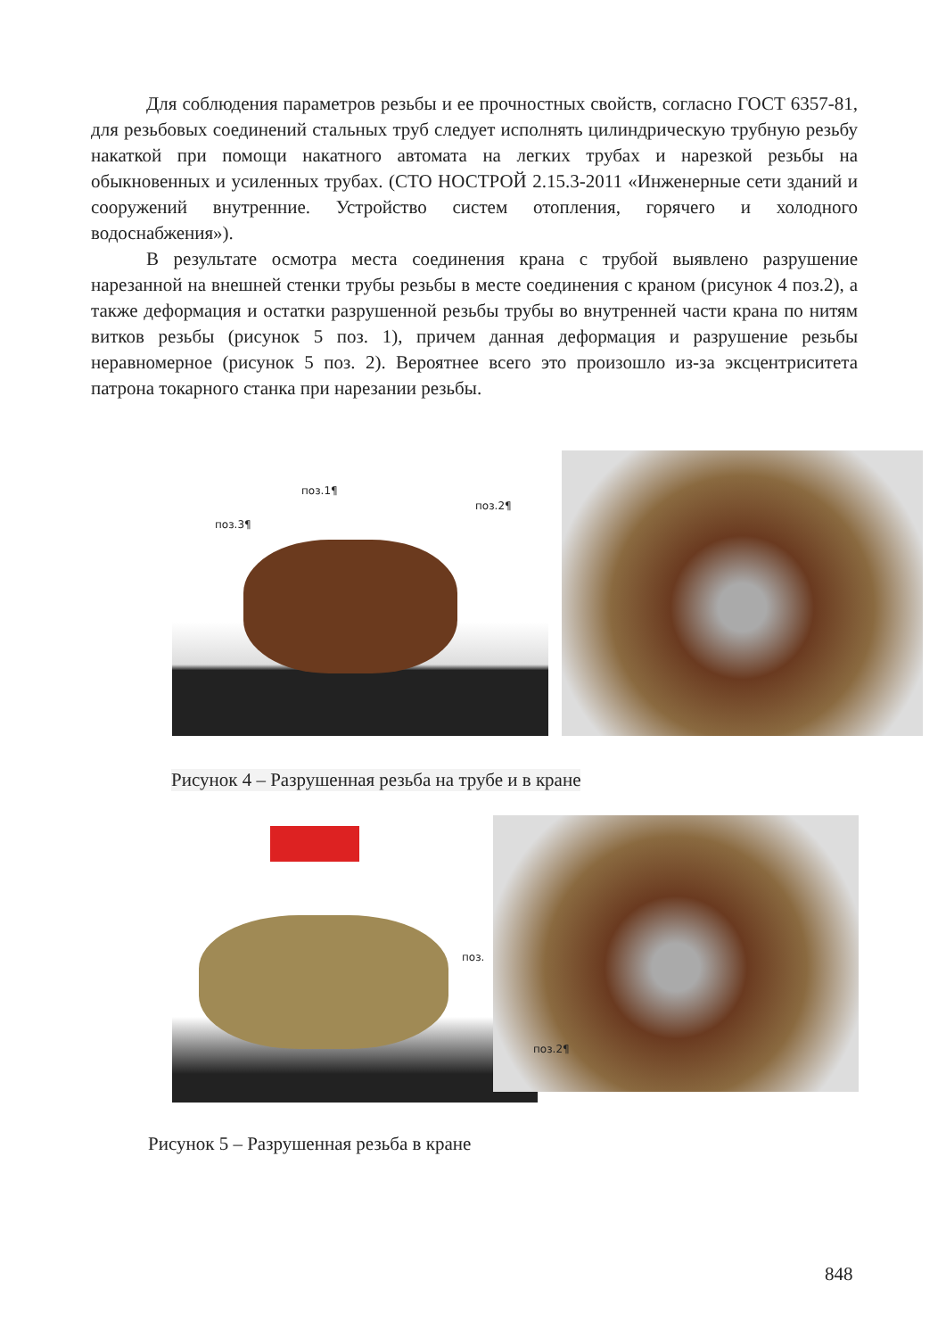Для соблюдения параметров резьбы и ее прочностных свойств, согласно ГОСТ 6357-81, для резьбовых соединений стальных труб следует исполнять цилиндрическую трубную резьбу накаткой при помощи накатного автомата на легких трубах и нарезкой резьбы на обыкновенных и усиленных трубах. (СТО НОСТРОЙ 2.15.3-2011 «Инженерные сети зданий и сооружений внутренние. Устройство систем отопления, горячего и холодного водоснабжения»).
В результате осмотра места соединения крана с трубой выявлено разрушение нарезанной на внешней стенки трубы резьбы в месте соединения с краном (рисунок 4 поз.2), а также деформация и остатки разрушенной резьбы трубы во внутренней части крана по нитям витков резьбы (рисунок 5 поз. 1), причем данная деформация и разрушение резьбы неравномерное (рисунок 5 поз. 2). Вероятнее всего это произошло из-за эксцентриситета патрона токарного станка при нарезании резьбы.
поз.1¶
поз.2¶
поз.3¶
Рисунок 4 – Разрушенная резьба на трубе и в кране
поз. поз.2¶
Рисунок 5 – Разрушенная резьба в кране
848